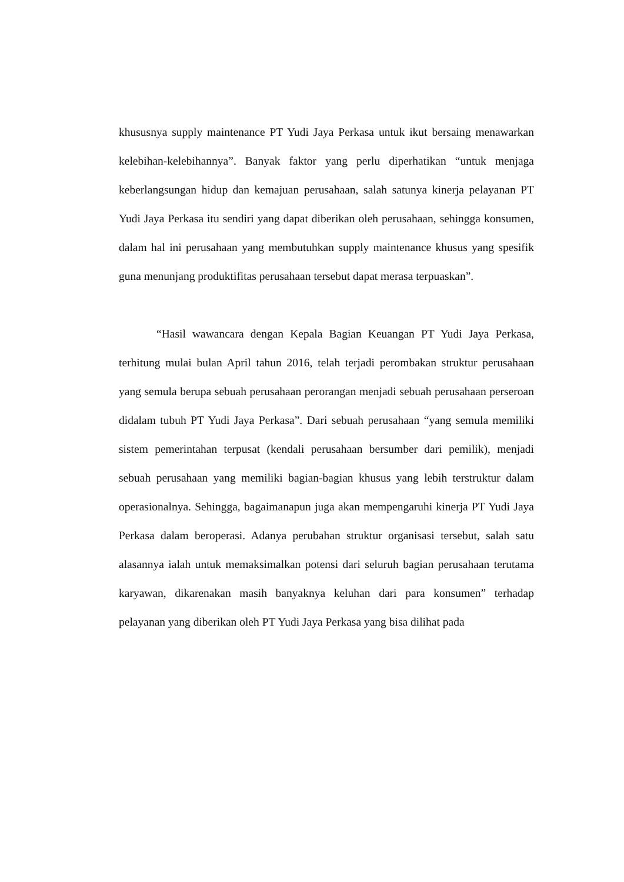khususnya supply maintenance PT Yudi Jaya Perkasa untuk ikut bersaing menawarkan kelebihan-kelebihannya”. Banyak faktor yang perlu diperhatikan “untuk menjaga keberlangsungan hidup dan kemajuan perusahaan, salah satunya kinerja pelayanan PT Yudi Jaya Perkasa itu sendiri yang dapat diberikan oleh perusahaan, sehingga konsumen, dalam hal ini perusahaan yang membutuhkan supply maintenance khusus yang spesifik guna menunjang produktifitas perusahaan tersebut dapat merasa terpuaskan”.
“Hasil wawancara dengan Kepala Bagian Keuangan PT Yudi Jaya Perkasa, terhitung mulai bulan April tahun 2016, telah terjadi perombakan struktur perusahaan yang semula berupa sebuah perusahaan perorangan menjadi sebuah perusahaan perseroan didalam tubuh PT Yudi Jaya Perkasa”. Dari sebuah perusahaan “yang semula memiliki sistem pemerintahan terpusat (kendali perusahaan bersumber dari pemilik), menjadi sebuah perusahaan yang memiliki bagian-bagian khusus yang lebih terstruktur dalam operasionalnya. Sehingga, bagaimanapun juga akan mempengaruhi kinerja PT Yudi Jaya Perkasa dalam beroperasi. Adanya perubahan struktur organisasi tersebut, salah satu alasannya ialah untuk memaksimalkan potensi dari seluruh bagian perusahaan terutama karyawan, dikarenakan masih banyaknya keluhan dari para konsumen” terhadap pelayanan yang diberikan oleh PT Yudi Jaya Perkasa yang bisa dilihat pada